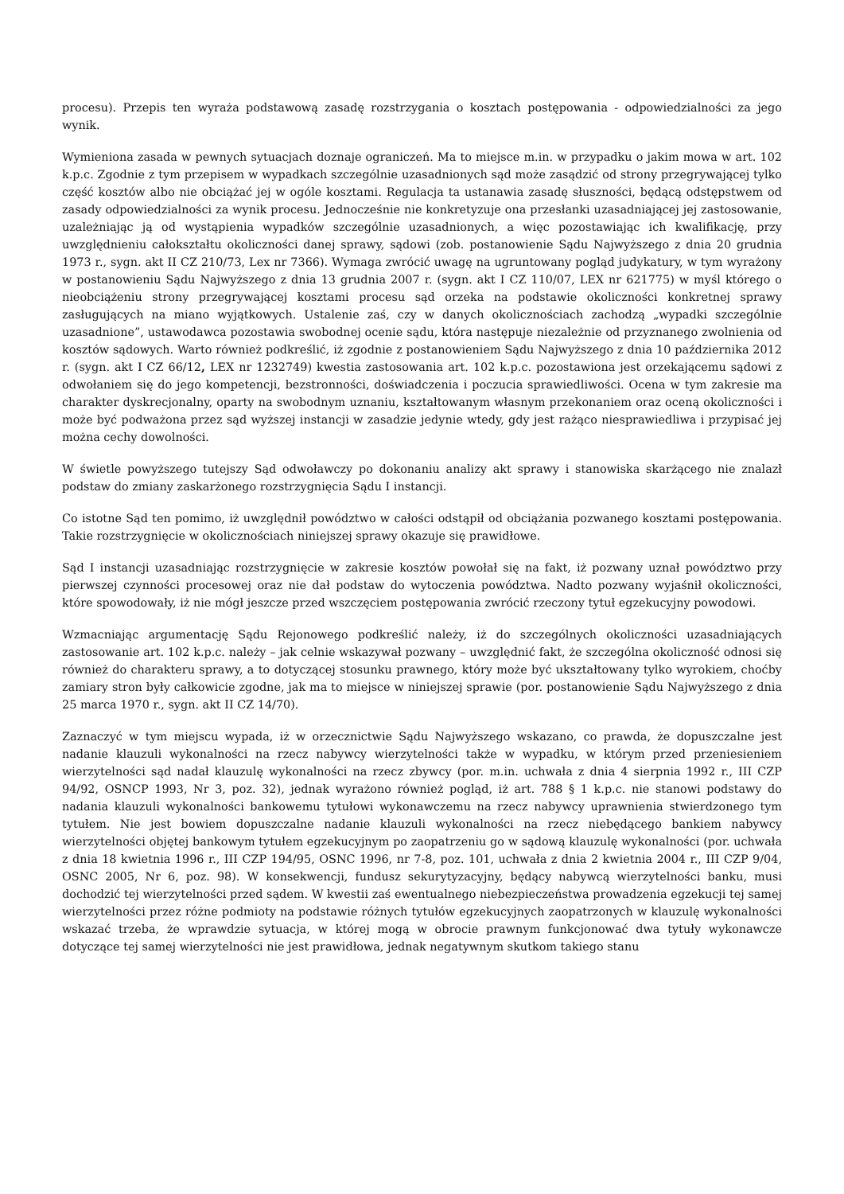procesu). Przepis ten wyraża podstawową zasadę rozstrzygania o kosztach postępowania - odpowiedzialności za jego wynik.
Wymieniona zasada w pewnych sytuacjach doznaje ograniczeń. Ma to miejsce m.in. w przypadku o jakim mowa w art. 102 k.p.c. Zgodnie z tym przepisem w wypadkach szczególnie uzasadnionych sąd może zasądzić od strony przegrywającej tylko część kosztów albo nie obciążać jej w ogóle kosztami. Regulacja ta ustanawia zasadę słuszności, będącą odstępstwem od zasady odpowiedzialności za wynik procesu. Jednocześnie nie konkretyzuje ona przesłanki uzasadniającej jej zastosowanie, uzależniając ją od wystąpienia wypadków szczególnie uzasadnionych, a więc pozostawiając ich kwalifikację, przy uwzględnieniu całokształtu okoliczności danej sprawy, sądowi (zob. postanowienie Sądu Najwyższego z dnia 20 grudnia 1973 r., sygn. akt II CZ 210/73, Lex nr 7366). Wymaga zwrócić uwagę na ugruntowany pogląd judykatury, w tym wyrażony w postanowieniu Sądu Najwyższego z dnia 13 grudnia 2007 r. (sygn. akt I CZ 110/07, LEX nr 621775) w myśl którego o nieobciążeniu strony przegrywającej kosztami procesu sąd orzeka na podstawie okoliczności konkretnej sprawy zasługujących na miano wyjątkowych. Ustalenie zaś, czy w danych okolicznościach zachodzą „wypadki szczególnie uzasadnione”, ustawodawca pozostawia swobodnej ocenie sądu, która następuje niezależnie od przyznanego zwolnienia od kosztów sądowych. Warto również podkreślić, iż zgodnie z postanowieniem Sądu Najwyższego z dnia 10 października 2012 r. (sygn. akt I CZ 66/12, LEX nr 1232749) kwestia zastosowania art. 102 k.p.c. pozostawiona jest orzekającemu sądowi z odwołaniem się do jego kompetencji, bezstronności, doświadczenia i poczucia sprawiedliwości. Ocena w tym zakresie ma charakter dyskrecjonalny, oparty na swobodnym uznaniu, kształtowanym własnym przekonaniem oraz oceną okoliczności i może być podważona przez sąd wyższej instancji w zasadzie jedynie wtedy, gdy jest rażąco niesprawiedliwa i przypisać jej można cechy dowolności.
W świetle powyższego tutejszy Sąd odwoławczy po dokonaniu analizy akt sprawy i stanowiska skarżącego nie znalazł podstaw do zmiany zaskarżonego rozstrzygnięcia Sądu I instancji.
Co istotne Sąd ten pomimo, iż uwzględnił powództwo w całości odstąpił od obciążania pozwanego kosztami postępowania. Takie rozstrzygnięcie w okolicznościach niniejszej sprawy okazuje się prawidłowe.
Sąd I instancji uzasadniając rozstrzygnięcie w zakresie kosztów powołał się na fakt, iż pozwany uznał powództwo przy pierwszej czynności procesowej oraz nie dał podstaw do wytoczenia powództwa. Nadto pozwany wyjaśnił okoliczności, które spowodowały, iż nie mógł jeszcze przed wszczęciem postępowania zwrócić rzeczony tytuł egzekucyjny powodowi.
Wzmacniając argumentację Sądu Rejonowego podkreślić należy, iż do szczególnych okoliczności uzasadniających zastosowanie art. 102 k.p.c. należy – jak celnie wskazywał pozwany – uwzględnić fakt, że szczególna okoliczność odnosi się również do charakteru sprawy, a to dotyczącej stosunku prawnego, który może być ukształtowany tylko wyrokiem, choćby zamiary stron były całkowicie zgodne, jak ma to miejsce w niniejszej sprawie (por. postanowienie Sądu Najwyższego z dnia 25 marca 1970 r., sygn. akt II CZ 14/70).
Zaznaczyć w tym miejscu wypada, iż w orzecznictwie Sądu Najwyższego wskazano, co prawda, że dopuszczalne jest nadanie klauzuli wykonalności na rzecz nabywcy wierzytelności także w wypadku, w którym przed przeniesieniem wierzytelności sąd nadał klauzulę wykonalności na rzecz zbywcy (por. m.in. uchwała z dnia 4 sierpnia 1992 r., III CZP 94/92, OSNCP 1993, Nr 3, poz. 32), jednak wyrażono również pogląd, iż art. 788 § 1 k.p.c. nie stanowi podstawy do nadania klauzuli wykonalności bankowemu tytułowi wykonawczemu na rzecz nabywcy uprawnienia stwierdzonego tym tytułem. Nie jest bowiem dopuszczalne nadanie klauzuli wykonalności na rzecz niebędącego bankiem nabywcy wierzytelności objętej bankowym tytułem egzekucyjnym po zaopatrzeniu go w sądową klauzulę wykonalności (por. uchwała z dnia 18 kwietnia 1996 r., III CZP 194/95, OSNC 1996, nr 7-8, poz. 101, uchwała z dnia 2 kwietnia 2004 r., III CZP 9/04, OSNC 2005, Nr 6, poz. 98). W konsekwencji, fundusz sekurytyzacyjny, będący nabywcą wierzytelności banku, musi dochodzić tej wierzytelności przed sądem. W kwestii zaś ewentualnego niebezpieczeństwa prowadzenia egzekucji tej samej wierzytelności przez różne podmioty na podstawie różnych tytułów egzekucyjnych zaopatrzonych w klauzulę wykonalności wskazać trzeba, że wprawdzie sytuacja, w której mogą w obrocie prawnym funkcjonować dwa tytuły wykonawcze dotyczące tej samej wierzytelności nie jest prawidłowa, jednak negatywnym skutkom takiego stanu